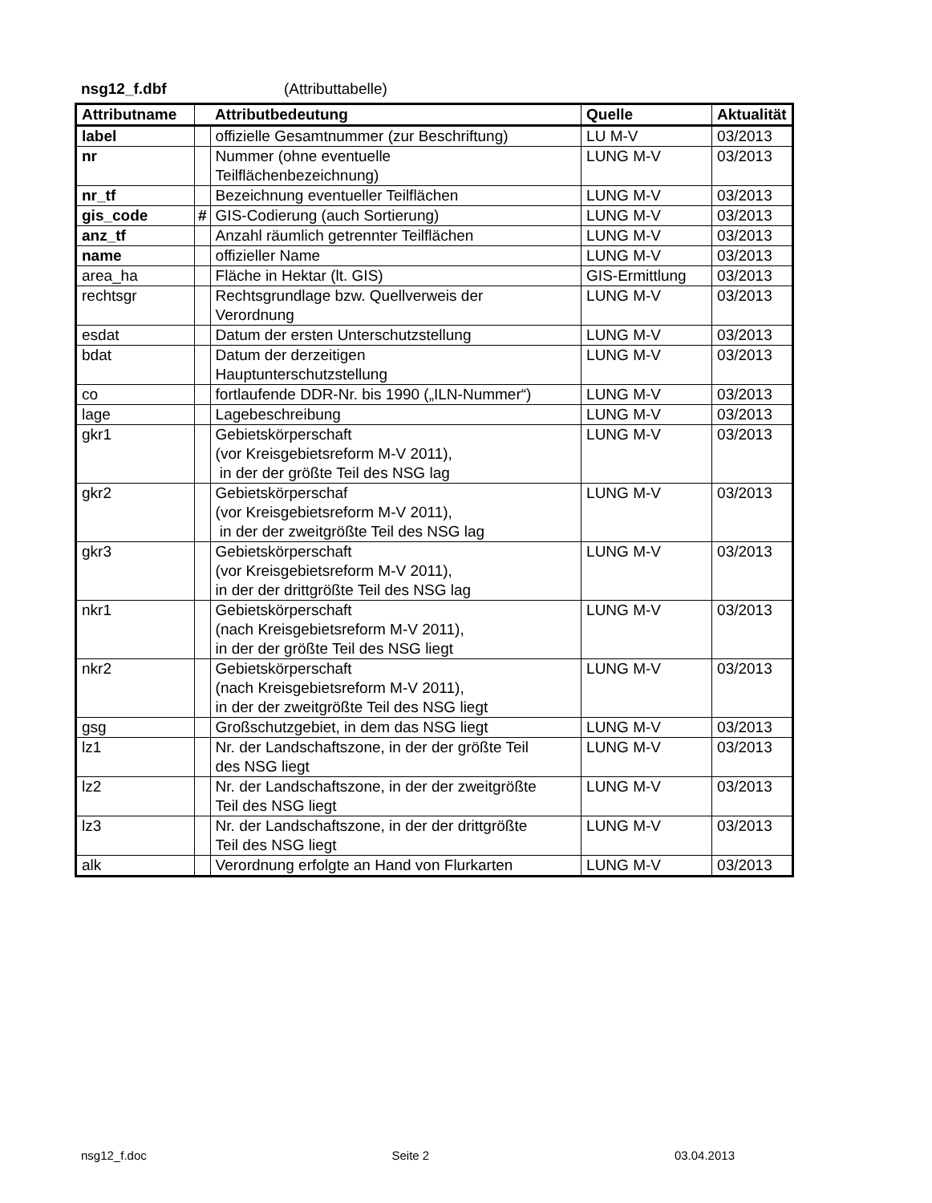nsg12_f.dbf (Attributtabelle)
| Attributname | | Attributbedeutung | Quelle | Aktualität |
| --- | --- | --- | --- | --- |
| label | | offizielle Gesamtnummer (zur Beschriftung) | LU M-V | 03/2013 |
| nr | | Nummer (ohne eventuelle Teilflächenbezeichnung) | LUNG M-V | 03/2013 |
| nr_tf | | Bezeichnung eventueller Teilflächen | LUNG M-V | 03/2013 |
| gis_code | # | GIS-Codierung (auch Sortierung) | LUNG M-V | 03/2013 |
| anz_tf | | Anzahl räumlich getrennter Teilflächen | LUNG M-V | 03/2013 |
| name | | offizieller Name | LUNG M-V | 03/2013 |
| area_ha | | Fläche in Hektar (lt. GIS) | GIS-Ermittlung | 03/2013 |
| rechtsgr | | Rechtsgrundlage bzw. Quellverweis der Verordnung | LUNG M-V | 03/2013 |
| esdat | | Datum der ersten Unterschutzstellung | LUNG M-V | 03/2013 |
| bdat | | Datum der derzeitigen Hauptunterschutzstellung | LUNG M-V | 03/2013 |
| co | | fortlaufende DDR-Nr. bis 1990 („ILN-Nummer“) | LUNG M-V | 03/2013 |
| lage | | Lagebeschreibung | LUNG M-V | 03/2013 |
| gkr1 | | Gebietskörperschaft (vor Kreisgebietsreform M-V 2011), in der der größte Teil des NSG lag | LUNG M-V | 03/2013 |
| gkr2 | | Gebietskörperschaf (vor Kreisgebietsreform M-V 2011), in der der zweitgrößte Teil des NSG lag | LUNG M-V | 03/2013 |
| gkr3 | | Gebietskörperschaft (vor Kreisgebietsreform M-V 2011), in der der drittgrößte Teil des NSG lag | LUNG M-V | 03/2013 |
| nkr1 | | Gebietskörperschaft (nach Kreisgebietsreform M-V 2011), in der der größte Teil des NSG liegt | LUNG M-V | 03/2013 |
| nkr2 | | Gebietskörperschaft (nach Kreisgebietsreform M-V 2011), in der der zweitgrößte Teil des NSG liegt | LUNG M-V | 03/2013 |
| gsg | | Großschutzgebiet, in dem das NSG liegt | LUNG M-V | 03/2013 |
| lz1 | | Nr. der Landschaftszone, in der der größte Teil des NSG liegt | LUNG M-V | 03/2013 |
| lz2 | | Nr. der Landschaftszone, in der der zweitgrößte Teil des NSG liegt | LUNG M-V | 03/2013 |
| lz3 | | Nr. der Landschaftszone, in der der drittgrößte Teil des NSG liegt | LUNG M-V | 03/2013 |
| alk | | Verordnung erfolgte an Hand von Flurkarten | LUNG M-V | 03/2013 |
nsg12_f.doc Seite 2 03.04.2013